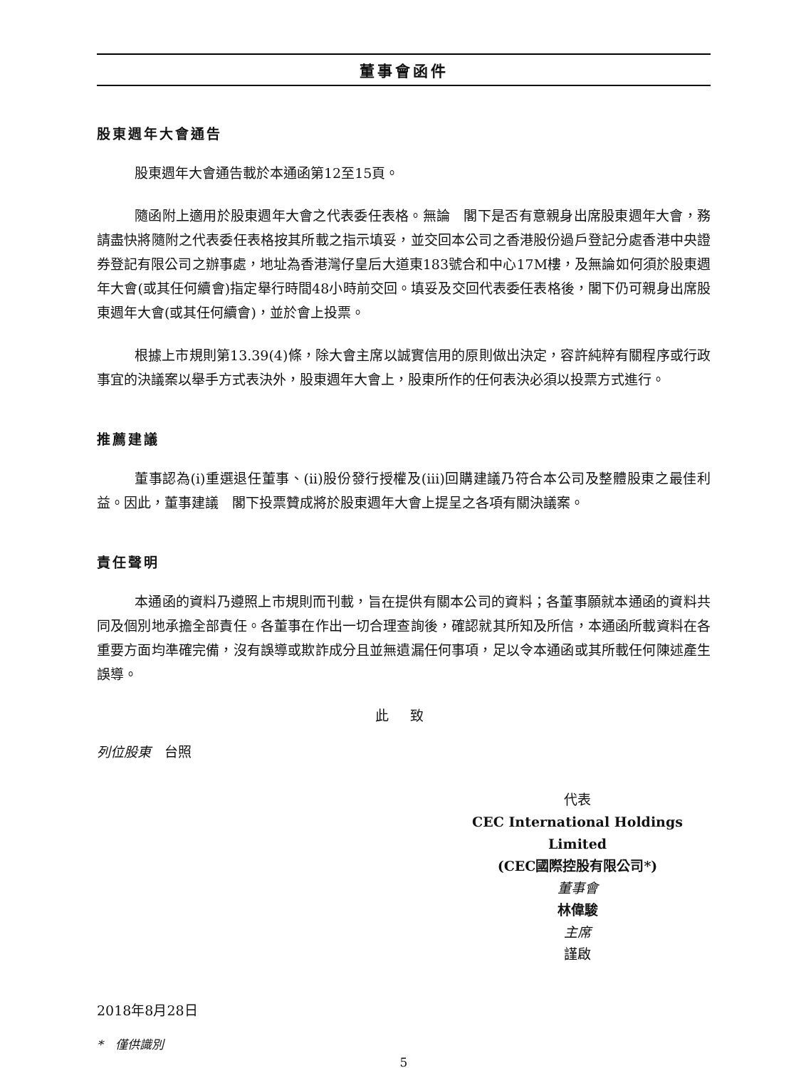董事會函件
股東週年大會通告
股東週年大會通告載於本通函第12至15頁。
隨函附上適用於股東週年大會之代表委任表格。無論　閣下是否有意親身出席股東週年大會，務請盡快將隨附之代表委任表格按其所載之指示填妥，並交回本公司之香港股份過戶登記分處香港中央證券登記有限公司之辦事處，地址為香港灣仔皇后大道東183號合和中心17M樓，及無論如何須於股東週年大會(或其任何續會)指定舉行時間48小時前交回。填妥及交回代表委任表格後，閣下仍可親身出席股東週年大會(或其任何續會)，並於會上投票。
根據上市規則第13.39(4)條，除大會主席以誠實信用的原則做出決定，容許純粹有關程序或行政事宜的決議案以舉手方式表決外，股東週年大會上，股東所作的任何表決必須以投票方式進行。
推薦建議
董事認為(i)重選退任董事、(ii)股份發行授權及(iii)回購建議乃符合本公司及整體股東之最佳利益。因此，董事建議　閣下投票贊成將於股東週年大會上提呈之各項有關決議案。
責任聲明
本通函的資料乃遵照上市規則而刊載，旨在提供有關本公司的資料；各董事願就本通函的資料共同及個別地承擔全部責任。各董事在作出一切合理查詢後，確認就其所知及所信，本通函所載資料在各重要方面均準確完備，沒有誤導或欺詐成分且並無遺漏任何事項，足以令本通函或其所載任何陳述產生誤導。
此 致
列位股東　台照
代表
CEC International Holdings Limited
(CEC國際控股有限公司*)
董事會
林偉駿
主席
謹啟
2018年8月28日
*　僅供識別
5